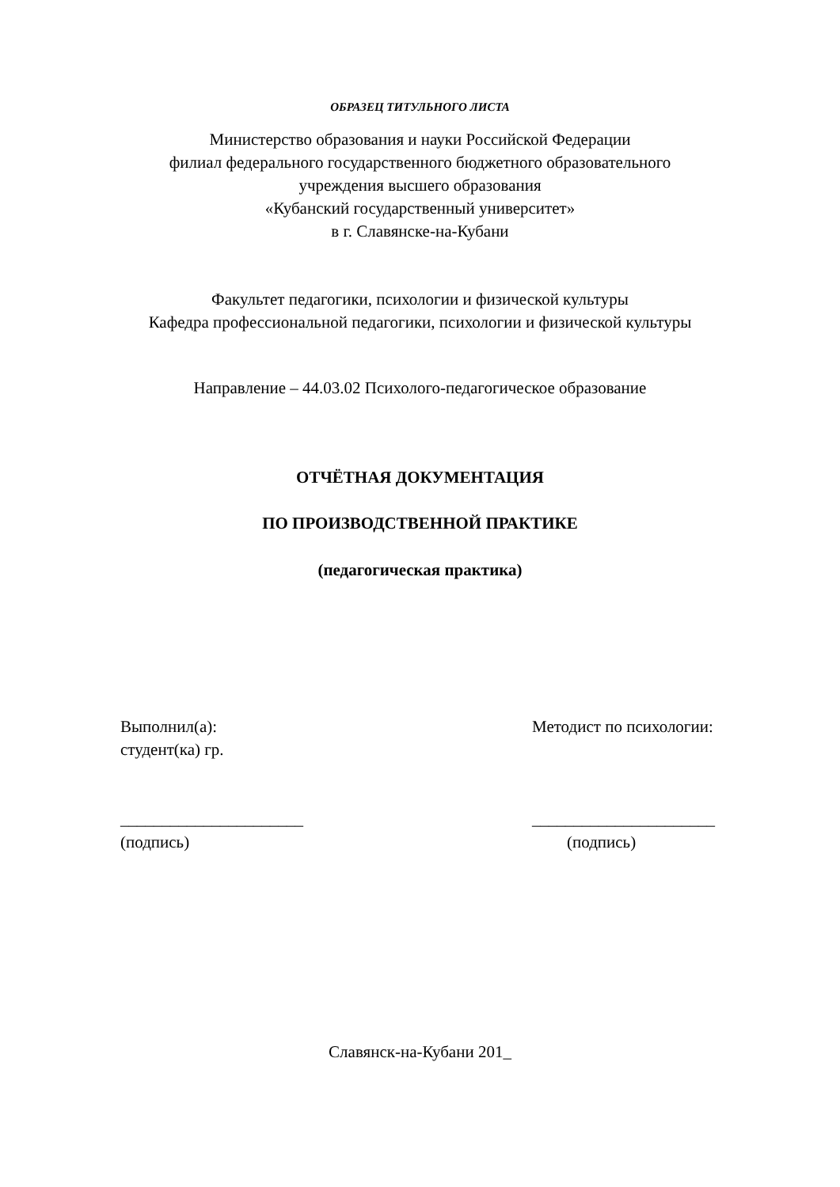ОБРАЗЕЦ ТИТУЛЬНОГО ЛИСТА
Министерство образования и науки Российской Федерации
филиал федерального государственного бюджетного образовательного
учреждения высшего образования
«Кубанский государственный университет»
в г. Славянске-на-Кубани
Факультет педагогики, психологии и физической культуры
Кафедра профессиональной педагогики, психологии и физической культуры
Направление – 44.03.02 Психолого-педагогическое образование
ОТЧЁТНАЯ ДОКУМЕНТАЦИЯ
ПО ПРОИЗВОДСТВЕННОЙ ПРАКТИКЕ
(педагогическая практика)
Выполнил(а):
студент(ка) гр.
Методист по психологии:
______________________
(подпись)
______________________
(подпись)
Славянск-на-Кубани 201_